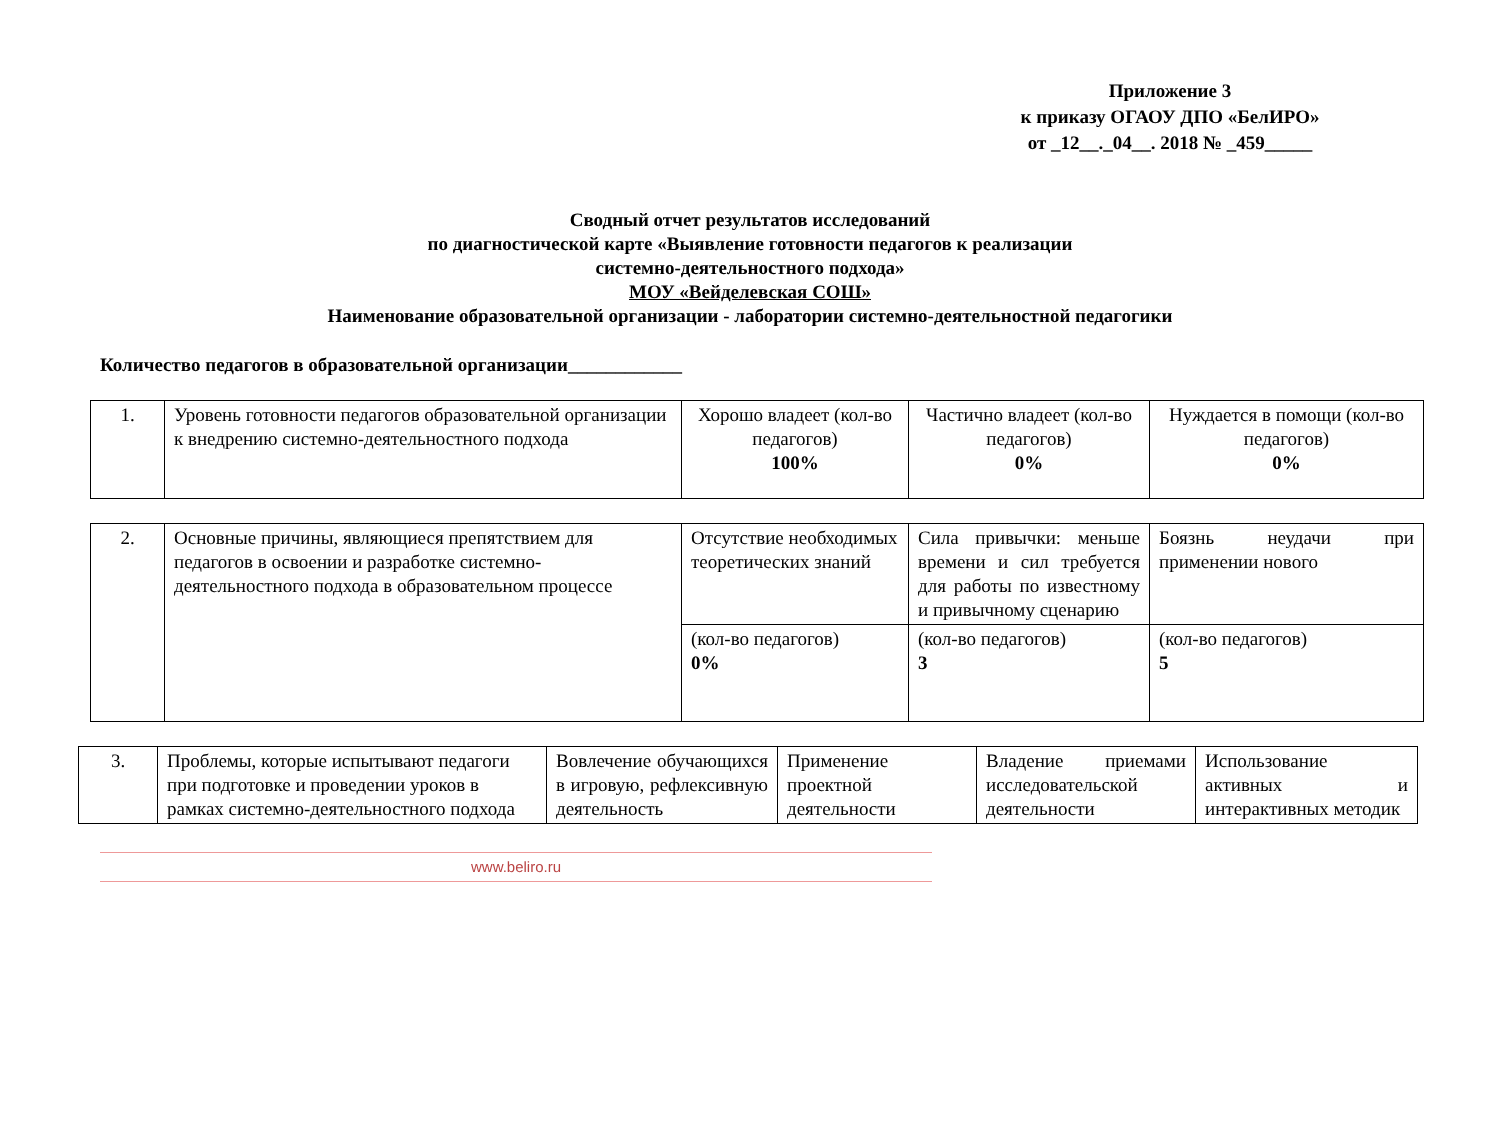Приложение 3
к приказу ОГАОУ ДПО «БелИРО»
от _12__._04__. 2018 № _459_____
Сводный отчет результатов исследований
по диагностической карте «Выявление готовности педагогов к реализации
системно-деятельностного подхода»
МОУ «Вейделевская СОШ»
Наименование образовательной организации - лаборатории системно-деятельностной педагогики
Количество педагогов в образовательной организации____________
| 1. | Уровень готовности педагогов образовательной организации к внедрению системно-деятельностного подхода | Хорошо владеет (кол-во педагогов) 100% | Частично владеет (кол-во педагогов) 0% | Нуждается в помощи (кол-во педагогов) 0% |
| 2. | Основные причины, являющиеся препятствием для педагогов в освоении и разработке системно-деятельностного подхода в образовательном процессе | Отсутствие необходимых теоретических знаний | Сила привычки: меньше времени и сил требуется для работы по известному и привычному сценарию | Боязнь неудачи при применении нового |
| | | (кол-во педагогов) 0% | (кол-во педагогов) 3 | (кол-во педагогов) 5 |
| 3. | Проблемы, которые испытывают педагоги при подготовке и проведении уроков в рамках системно-деятельностного подхода | Вовлечение обучающихся в игровую, рефлексивную деятельность | Применение проектной деятельности | Владение приемами исследовательской деятельности | Использование активных и интерактивных методик |
www.beliro.ru